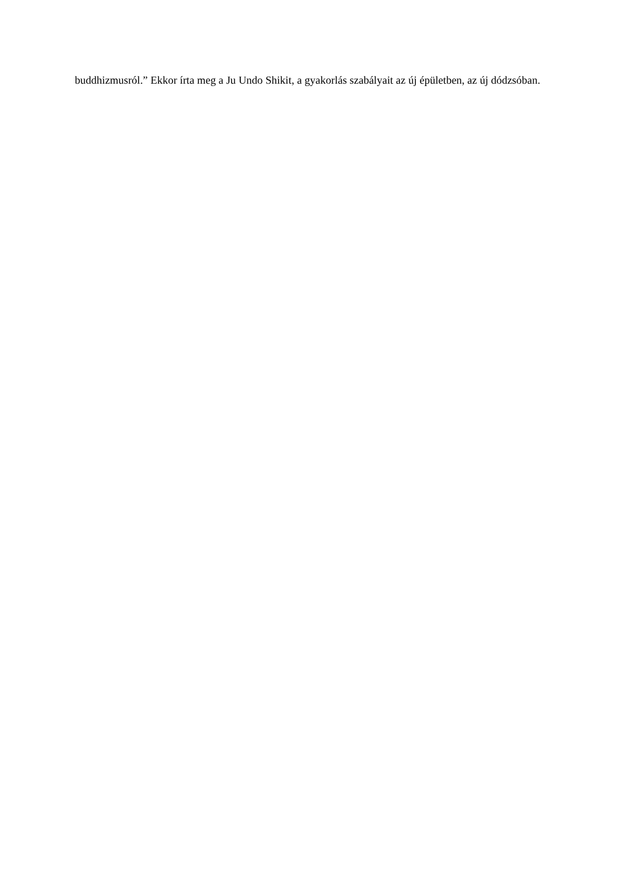buddhizmusról.” Ekkor írta meg a Ju Undo Shikit, a gyakorlás szabályait az új épületben, az új dódzsóban.